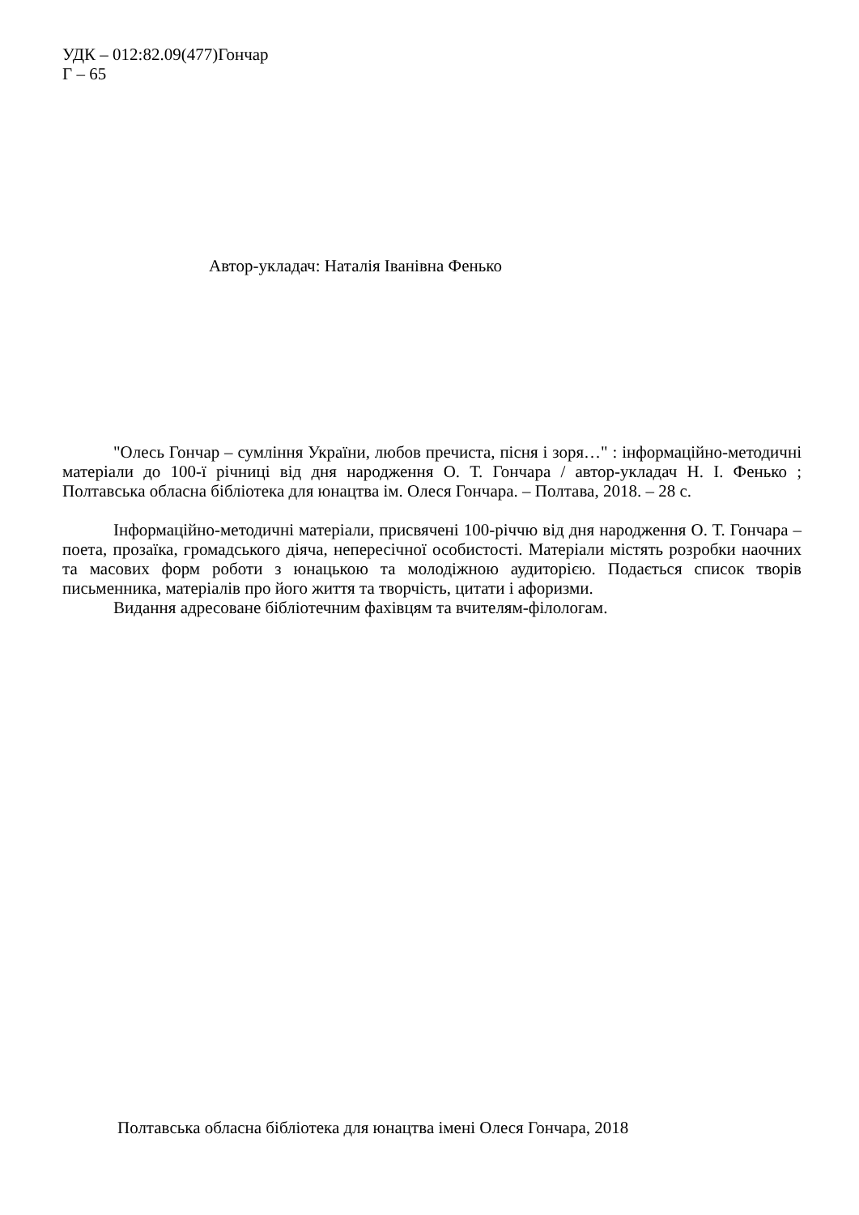УДК – 012:82.09(477)Гончар
Г – 65
Автор-укладач: Наталія Іванівна Фенько
"Олесь Гончар – сумління України, любов пречиста, пісня і зоря…" : інформаційно-методичні матеріали до 100-ї річниці від дня народження О. Т. Гончара / автор-укладач Н. І. Фенько ; Полтавська обласна бібліотека для юнацтва ім. Олеся Гончара. – Полтава, 2018. – 28 с.
Інформаційно-методичні матеріали, присвячені 100-річчю від дня народження О. Т. Гончара – поета, прозаїка, громадського діяча, непересічної особистості. Матеріали містять розробки наочних та масових форм роботи з юнацькою та молодіжною аудиторією. Подається список творів письменника, матеріалів про його життя та творчість, цитати і афоризми.
Видання адресоване бібліотечним фахівцям та вчителям-філологам.
Полтавська обласна бібліотека для юнацтва імені Олеся Гончара, 2018